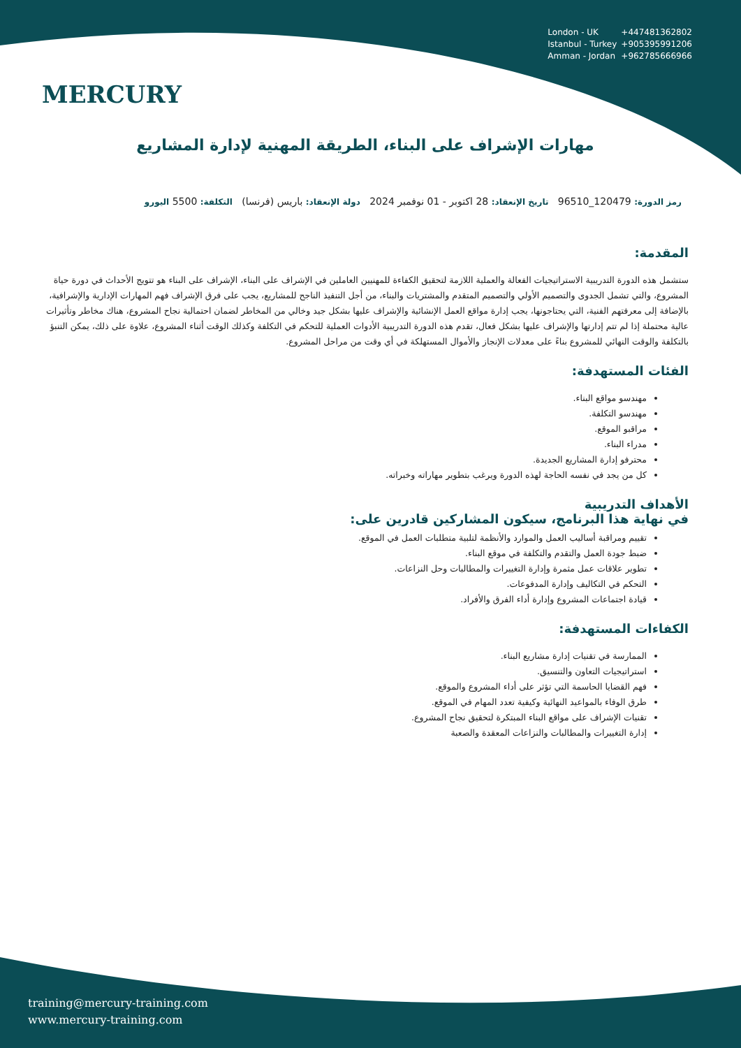MERCURY
London - UK +447481362802
Istanbul - Turkey +905395991206
Amman - Jordan +962785666966
مهارات الإشراف على البناء، الطريقة المهنية لإدارة المشاريع
رمز الدورة: 120479_96510 تاريخ الإنعقاد: 28 اكتوبر - 01 نوفمبر 2024 دولة الإنعقاد: باريس (فرنسا) التكلفة: 5500 اليورو
المقدمة:
ستشمل هذه الدورة التدريبية الاستراتيجيات الفعالة والعملية اللازمة لتحقيق الكفاءة للمهنيين العاملين في الإشراف على البناء، الإشراف على البناء هو تتويج الأحداث في دورة حياة المشروع، والتي تشمل الجدوى والتصميم الأولي والتصميم المتقدم والمشتريات والبناء، من أجل التنفيذ الناجح للمشاريع، يجب على فرق الإشراف فهم المهارات الإدارية والإشرافية، بالإضافة إلى معرفتهم الفنية، التي يحتاجونها، يجب إدارة مواقع العمل الإنشائية والإشراف عليها بشكل جيد وخالي من المخاطر لضمان احتمالية نجاح المشروع، هناك مخاطر وتأثيرات عالية محتملة إذا لم تتم إدارتها والإشراف عليها بشكل فعال، تقدم هذه الدورة التدريبية الأدوات العملية للتحكم في التكلفة وكذلك الوقت أثناء المشروع، علاوة على ذلك، يمكن التنبؤ بالتكلفة والوقت النهائي للمشروع بناءً على معدلات الإنجاز والأموال المستهلكة في أي وقت من مراحل المشروع.
الفئات المستهدفة:
مهندسو مواقع البناء.
مهندسو التكلفة.
مراقبو الموقع.
مدراء البناء.
محترفو إدارة المشاريع الجديدة.
كل من يجد في نفسه الحاجة لهذه الدورة ويرغب بتطوير مهاراته وخبراته.
الأهداف التدريبية
في نهاية هذا البرنامج، سيكون المشاركين قادرين على:
تقييم ومراقبة أساليب العمل والموارد والأنظمة لتلبية متطلبات العمل في الموقع.
ضبط جودة العمل والتقدم والتكلفة في موقع البناء.
تطوير علاقات عمل مثمرة وإدارة التغييرات والمطالبات وحل النزاعات.
التحكم في التكاليف وإدارة المدفوعات.
قيادة اجتماعات المشروع وإدارة أداء الفرق والأفراد.
الكفاءات المستهدفة:
الممارسة في تقنيات إدارة مشاريع البناء.
استراتيجيات التعاون والتنسيق.
فهم القضايا الحاسمة التي تؤثر على أداء المشروع والموقع.
طرق الوفاء بالمواعيد النهائية وكيفية تعدد المهام في الموقع.
تقنيات الإشراف على مواقع البناء المبتكرة لتحقيق نجاح المشروع.
إدارة التغييرات والمطالبات والنزاعات المعقدة والصعبة
training@mercury-training.com
www.mercury-training.com